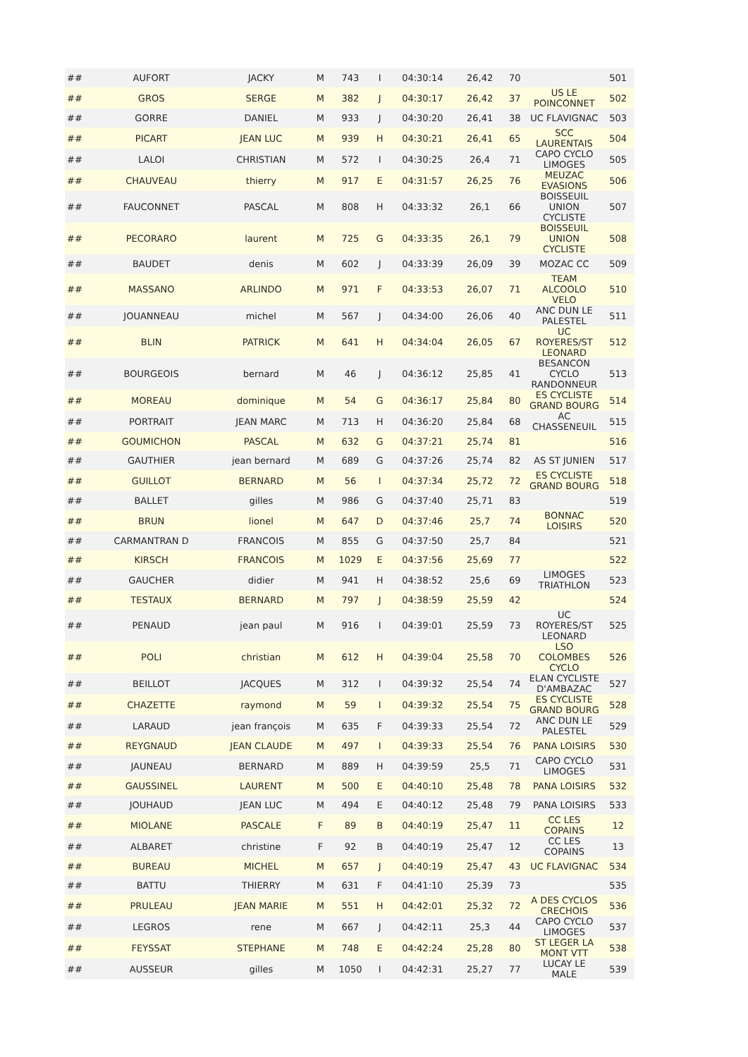| ## | AUFORT | JACKY | M | 743 | I | 04:30:14 | 26,42 | 70 | | 501 |
| ## | GROS | SERGE | M | 382 | J | 04:30:17 | 26,42 | 37 | US LE POINCONNET | 502 |
| ## | GORRE | DANIEL | M | 933 | J | 04:30:20 | 26,41 | 38 | UC FLAVIGNAC | 503 |
| ## | PICART | JEAN LUC | M | 939 | H | 04:30:21 | 26,41 | 65 | SCC LAURENTAIS | 504 |
| ## | LALOI | CHRISTIAN | M | 572 | I | 04:30:25 | 26,4 | 71 | CAPO CYCLO LIMOGES | 505 |
| ## | CHAUVEAU | thierry | M | 917 | E | 04:31:57 | 26,25 | 76 | MEUZAC EVASIONS | 506 |
| ## | FAUCONNET | PASCAL | M | 808 | H | 04:33:32 | 26,1 | 66 | BOISSEUIL UNION CYCLISTE | 507 |
| ## | PECORARO | laurent | M | 725 | G | 04:33:35 | 26,1 | 79 | BOISSEUIL UNION CYCLISTE | 508 |
| ## | BAUDET | denis | M | 602 | J | 04:33:39 | 26,09 | 39 | MOZAC CC | 509 |
| ## | MASSANO | ARLINDO | M | 971 | F | 04:33:53 | 26,07 | 71 | TEAM ALCOOLO VELO | 510 |
| ## | JOUANNEAU | michel | M | 567 | J | 04:34:00 | 26,06 | 40 | ANC DUN LE PALESTEL | 511 |
| ## | BLIN | PATRICK | M | 641 | H | 04:34:04 | 26,05 | 67 | UC ROYERES/ST LEONARD | 512 |
| ## | BOURGEOIS | bernard | M | 46 | J | 04:36:12 | 25,85 | 41 | BESANCON CYCLO RANDONNEUR | 513 |
| ## | MOREAU | dominique | M | 54 | G | 04:36:17 | 25,84 | 80 | ES CYCLISTE GRAND BOURG | 514 |
| ## | PORTRAIT | JEAN MARC | M | 713 | H | 04:36:20 | 25,84 | 68 | AC CHASSENEUIL | 515 |
| ## | GOUMICHON | PASCAL | M | 632 | G | 04:37:21 | 25,74 | 81 | | 516 |
| ## | GAUTHIER | jean bernard | M | 689 | G | 04:37:26 | 25,74 | 82 | AS ST JUNIEN | 517 |
| ## | GUILLOT | BERNARD | M | 56 | I | 04:37:34 | 25,72 | 72 | ES CYCLISTE GRAND BOURG | 518 |
| ## | BALLET | gilles | M | 986 | G | 04:37:40 | 25,71 | 83 | | 519 |
| ## | BRUN | lionel | M | 647 | D | 04:37:46 | 25,7 | 74 | BONNAC LOISIRS | 520 |
| ## | CARMANTRAN D | FRANCOIS | M | 855 | G | 04:37:50 | 25,7 | 84 | | 521 |
| ## | KIRSCH | FRANCOIS | M | 1029 | E | 04:37:56 | 25,69 | 77 | | 522 |
| ## | GAUCHER | didier | M | 941 | H | 04:38:52 | 25,6 | 69 | LIMOGES TRIATHLON | 523 |
| ## | TESTAUX | BERNARD | M | 797 | J | 04:38:59 | 25,59 | 42 | | 524 |
| ## | PENAUD | jean paul | M | 916 | I | 04:39:01 | 25,59 | 73 | UC ROYERES/ST LEONARD | 525 |
| ## | POLI | christian | M | 612 | H | 04:39:04 | 25,58 | 70 | LSO COLOMBES CYCLO | 526 |
| ## | BEILLOT | JACQUES | M | 312 | I | 04:39:32 | 25,54 | 74 | ELAN CYCLISTE D'AMBAZAC | 527 |
| ## | CHAZETTE | raymond | M | 59 | I | 04:39:32 | 25,54 | 75 | ES CYCLISTE GRAND BOURG | 528 |
| ## | LARAUD | jean françois | M | 635 | F | 04:39:33 | 25,54 | 72 | ANC DUN LE PALESTEL | 529 |
| ## | REYGNAUD | JEAN CLAUDE | M | 497 | I | 04:39:33 | 25,54 | 76 | PANA LOISIRS | 530 |
| ## | JAUNEAU | BERNARD | M | 889 | H | 04:39:59 | 25,5 | 71 | CAPO CYCLO LIMOGES | 531 |
| ## | GAUSSINEL | LAURENT | M | 500 | E | 04:40:10 | 25,48 | 78 | PANA LOISIRS | 532 |
| ## | JOUHAUD | JEAN LUC | M | 494 | E | 04:40:12 | 25,48 | 79 | PANA LOISIRS | 533 |
| ## | MIOLANE | PASCALE | F | 89 | B | 04:40:19 | 25,47 | 11 | CC LES COPAINS | 12 |
| ## | ALBARET | christine | F | 92 | B | 04:40:19 | 25,47 | 12 | CC LES COPAINS | 13 |
| ## | BUREAU | MICHEL | M | 657 | J | 04:40:19 | 25,47 | 43 | UC FLAVIGNAC | 534 |
| ## | BATTU | THIERRY | M | 631 | F | 04:41:10 | 25,39 | 73 | | 535 |
| ## | PRULEAU | JEAN MARIE | M | 551 | H | 04:42:01 | 25,32 | 72 | A DES CYCLOS CRECHOIS | 536 |
| ## | LEGROS | rene | M | 667 | J | 04:42:11 | 25,3 | 44 | CAPO CYCLO LIMOGES | 537 |
| ## | FEYSSAT | STEPHANE | M | 748 | E | 04:42:24 | 25,28 | 80 | ST LEGER LA MONT VTT | 538 |
| ## | AUSSEUR | gilles | M | 1050 | I | 04:42:31 | 25,27 | 77 | LUCAY LE MALE | 539 |